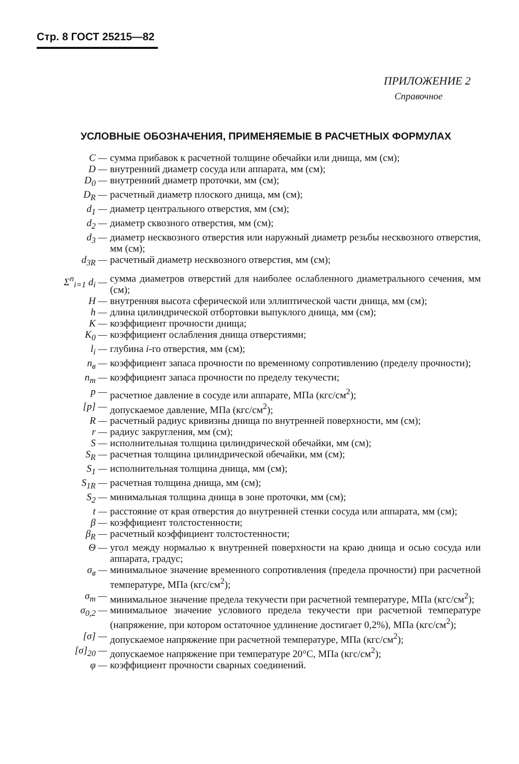Стр. 8 ГОСТ 25215—82
ПРИЛОЖЕНИЕ 2
Справочное
УСЛОВНЫЕ ОБОЗНАЧЕНИЯ, ПРИМЕНЯЕМЫЕ В РАСЧЕТНЫХ ФОРМУЛАХ
| C — | сумма прибавок к расчетной толщине обечайки или днища, мм (см); |
| D — | внутренний диаметр сосуда или аппарата, мм (см); |
| D<sub>0</sub> — | внутренний диаметр проточки, мм (см); |
| D<sub>R</sub> — | расчетный диаметр плоского днища, мм (см); |
| d<sub>1</sub> — | диаметр центрального отверстия, мм (см); |
| d<sub>2</sub> — | диаметр сквозного отверстия, мм (см); |
| d<sub>3</sub> — | диаметр несквозного отверстия или наружный диаметр резьбы несквозного отверстия, мм (см); |
| d<sub>3R</sub> — | расчетный диаметр несквозного отверстия, мм (см); |
| Σ<sup>n</sup><sub>i=1</sub> d<sub>i</sub> — | сумма диаметров отверстий для наиболее ослабленного диаметрального сечения, мм (см); |
| H — | внутренняя высота сферической или эллиптической части днища, мм (см); |
| h — | длина цилиндрической отбортовки выпуклого днища, мм (см); |
| K — | коэффициент прочности днища; |
| K<sub>0</sub> — | коэффициент ослабления днища отверстиями; |
| l<sub>i</sub> — | глубина i -го отверстия, мм (см); |
| n<sub>в</sub> — | коэффициент запаса прочности по временному сопротивлению (пределу прочности); |
| n<sub>т</sub> — | коэффициент запаса прочности по пределу текучести; |
| p — | расчетное давление в сосуде или аппарате, МПа (кгс/см<sup>2</sup>); |
| [p] — | допускаемое давление, МПа (кгс/см<sup>2</sup>); |
| R — | расчетный радиус кривизны днища по внутренней поверхности, мм (см); |
| r — | радиус закругления, мм (см); |
| S — | исполнительная толщина цилиндрической обечайки, мм (см); |
| S<sub>R</sub> — | расчетная толщина цилиндрической обечайки, мм (см); |
| S<sub>1</sub> — | исполнительная толщина днища, мм (см); |
| S<sub>1R</sub> — | расчетная толщина днища, мм (см); |
| S<sub>2</sub> — | минимальная толщина днища в зоне проточки, мм (см); |
| t — | расстояние от края отверстия до внутренней стенки сосуда или аппарата, мм (см); |
| β — | коэффициент толстостенности; |
| β<sub>R</sub> — | расчетный коэффициент толстостенности; |
| Θ — | угол между нормалью к внутренней поверхности на краю днища и осью сосуда или аппарата, градус; |
| σ<sub>в</sub> — | минимальное значение временного сопротивления (предела прочности) при расчетной температуре, МПа (кгс/см<sup>2</sup>); |
| σ<sub>т</sub> — | минимальное значение предела текучести при расчетной температуре, МПа (кгс/см<sup>2</sup>); |
| σ<sub>0,2</sub> — | минимальное значение условного предела текучести при расчетной температуре (напряжение, при котором остаточное удлинение достигает 0,2%), МПа (кгс/см<sup>2</sup>); |
| [σ] — | допускаемое напряжение при расчетной температуре, МПа (кгс/см<sup>2</sup>); |
| [σ]<sub>20</sub> — | допускаемое напряжение при температуре 20°С, МПа (кгс/см<sup>2</sup>); |
| φ — | коэффициент прочности сварных соединений. |